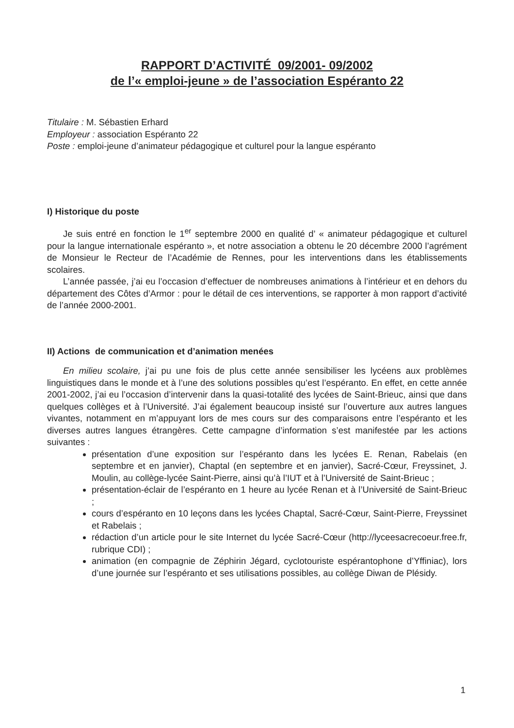RAPPORT D’ACTIVITÉ 09/2001- 09/2002
de l’« emploi-jeune » de l’association Espéranto 22
Titulaire : M. Sébastien Erhard
Employeur : association Espéranto 22
Poste : emploi-jeune d’animateur pédagogique et culturel pour la langue espéranto
I) Historique du poste
Je suis entré en fonction le 1<sup>er</sup> septembre 2000 en qualité d’ « animateur pédagogique et culturel pour la langue internationale espéranto », et notre association a obtenu le 20 décembre 2000 l’agrément de Monsieur le Recteur de l’Académie de Rennes, pour les interventions dans les établissements scolaires.
L’année passée, j’ai eu l’occasion d’effectuer de nombreuses animations à l’intérieur et en dehors du département des Côtes d’Armor : pour le détail de ces interventions, se rapporter à mon rapport d’activité de l’année 2000-2001.
II) Actions de communication et d’animation menées
En milieu scolaire, j’ai pu une fois de plus cette année sensibiliser les lycéens aux problèmes linguistiques dans le monde et à l’une des solutions possibles qu’est l’espéranto. En effet, en cette année 2001-2002, j’ai eu l’occasion d’intervenir dans la quasi-totalité des lycées de Saint-Brieuc, ainsi que dans quelques collèges et à l’Université. J’ai également beaucoup insisté sur l’ouverture aux autres langues vivantes, notamment en m’appuyant lors de mes cours sur des comparaisons entre l’espéranto et les diverses autres langues étrangères. Cette campagne d’information s’est manifestée par les actions suivantes :
présentation d’une exposition sur l’espéranto dans les lycées E. Renan, Rabelais (en septembre et en janvier), Chaptal (en septembre et en janvier), Sacré-Cœur, Freyssinet, J. Moulin, au collège-lycée Saint-Pierre, ainsi qu’à l’IUT et à l’Université de Saint-Brieuc ;
présentation-éclair de l’espéranto en 1 heure au lycée Renan et à l’Université de Saint-Brieuc ;
cours d’espéranto en 10 leçons dans les lycées Chaptal, Sacré-Cœur, Saint-Pierre, Freyssinet et Rabelais ;
rédaction d’un article pour le site Internet du lycée Sacré-Cœur (http://lyceesacrecoeur.free.fr, rubrique CDI) ;
animation (en compagnie de Zéphirin Jégard, cyclotouriste espérantophone d’Yffiniac), lors d’une journée sur l’espéranto et ses utilisations possibles, au collège Diwan de Plésidy.
1